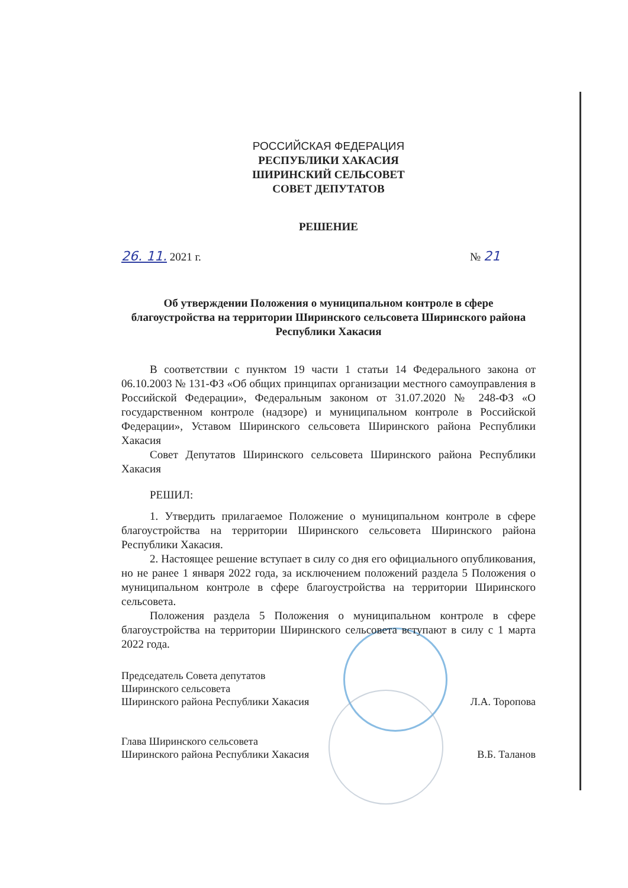РОССИЙСКАЯ ФЕДЕРАЦИЯ
РЕСПУБЛИКИ ХАКАСИЯ
ШИРИНСКИЙ СЕЛЬСОВЕТ
СОВЕТ ДЕПУТАТОВ
РЕШЕНИЕ
26. 11. 2021 г. № 21
Об утверждении Положения о муниципальном контроле в сфере благоустройства на территории Ширинского сельсовета Ширинского района Республики Хакасия
В соответствии с пунктом 19 части 1 статьи 14 Федерального закона от 06.10.2003 № 131-ФЗ «Об общих принципах организации местного самоуправления в Российской Федерации», Федеральным законом от 31.07.2020 № 248-ФЗ «О государственном контроле (надзоре) и муниципальном контроле в Российской Федерации», Уставом Ширинского сельсовета Ширинского района Республики Хакасия
Совет Депутатов Ширинского сельсовета Ширинского района Республики Хакасия
РЕШИЛ:
1. Утвердить прилагаемое Положение о муниципальном контроле в сфере благоустройства на территории Ширинского сельсовета Ширинского района Республики Хакасия.
2. Настоящее решение вступает в силу со дня его официального опубликования, но не ранее 1 января 2022 года, за исключением положений раздела 5 Положения о муниципальном контроле в сфере благоустройства на территории Ширинского сельсовета.
Положения раздела 5 Положения о муниципальном контроле в сфере благоустройства на территории Ширинского сельсовета вступают в силу с 1 марта 2022 года.
Председатель Совета депутатов
Ширинского сельсовета
Ширинского района Республики Хакасия Л.А. Торопова
Глава Ширинского сельсовета
Ширинского района Республики Хакасия В.Б. Таланов